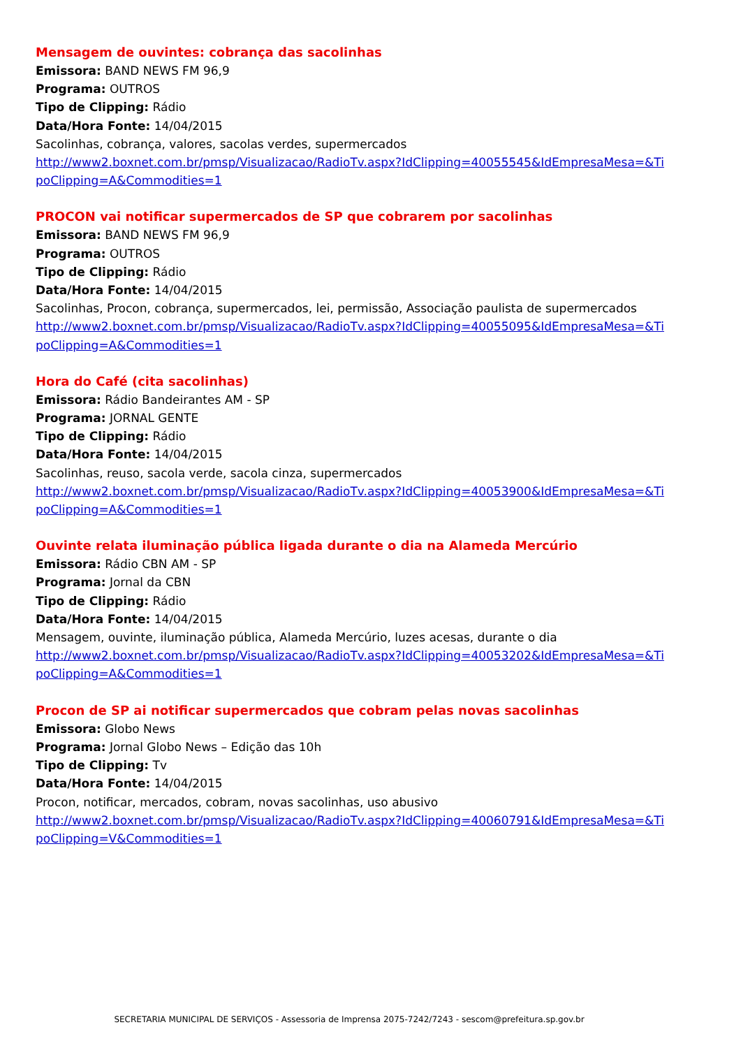Mensagem de ouvintes: cobrança das sacolinhas
Emissora: BAND NEWS FM 96,9
Programa: OUTROS
Tipo de Clipping: Rádio
Data/Hora Fonte: 14/04/2015
Sacolinhas, cobrança, valores, sacolas verdes, supermercados
http://www2.boxnet.com.br/pmsp/Visualizacao/RadioTv.aspx?IdClipping=40055545&IdEmpresaMesa=&TipoClipping=A&Commodities=1
PROCON vai notificar supermercados de SP que cobrarem por sacolinhas
Emissora: BAND NEWS FM 96,9
Programa: OUTROS
Tipo de Clipping: Rádio
Data/Hora Fonte: 14/04/2015
Sacolinhas, Procon, cobrança, supermercados, lei, permissão, Associação paulista de supermercados
http://www2.boxnet.com.br/pmsp/Visualizacao/RadioTv.aspx?IdClipping=40055095&IdEmpresaMesa=&TipoClipping=A&Commodities=1
Hora do Café (cita sacolinhas)
Emissora: Rádio Bandeirantes AM - SP
Programa: JORNAL GENTE
Tipo de Clipping: Rádio
Data/Hora Fonte: 14/04/2015
Sacolinhas, reuso, sacola verde, sacola cinza, supermercados
http://www2.boxnet.com.br/pmsp/Visualizacao/RadioTv.aspx?IdClipping=40053900&IdEmpresaMesa=&TipoClipping=A&Commodities=1
Ouvinte relata iluminação pública ligada durante o dia na Alameda Mercúrio
Emissora: Rádio CBN AM - SP
Programa: Jornal da CBN
Tipo de Clipping: Rádio
Data/Hora Fonte: 14/04/2015
Mensagem, ouvinte, iluminação pública, Alameda Mercúrio, luzes acesas, durante o dia
http://www2.boxnet.com.br/pmsp/Visualizacao/RadioTv.aspx?IdClipping=40053202&IdEmpresaMesa=&TipoClipping=A&Commodities=1
Procon de SP ai notificar supermercados que cobram pelas novas sacolinhas
Emissora: Globo News
Programa: Jornal Globo News – Edição das 10h
Tipo de Clipping: Tv
Data/Hora Fonte: 14/04/2015
Procon, notificar, mercados, cobram, novas sacolinhas, uso abusivo
http://www2.boxnet.com.br/pmsp/Visualizacao/RadioTv.aspx?IdClipping=40060791&IdEmpresaMesa=&TipoClipping=V&Commodities=1
SECRETARIA MUNICIPAL DE SERVIÇOS - Assessoria de Imprensa 2075-7242/7243 - sescom@prefeitura.sp.gov.br